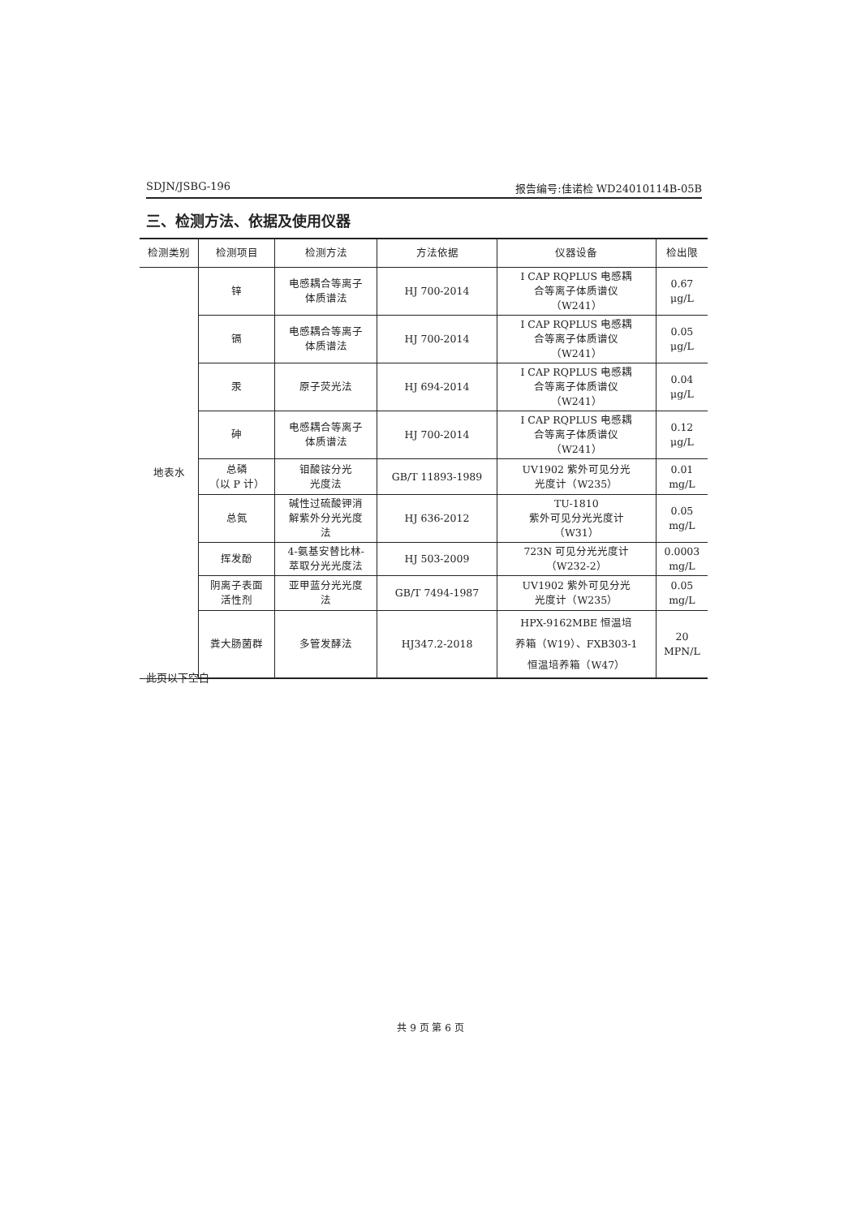SDJN/JSBG-196 报告编号:佳诺检 WD24010114B-05B
三、检测方法、依据及使用仪器
| 检测类别 | 检测项目 | 检测方法 | 方法依据 | 仪器设备 | 检出限 |
| --- | --- | --- | --- | --- | --- |
| 地表水 | 锌 | 电感耦合等离子 体质谱法 | HJ 700-2014 | I CAP RQPLUS 电感耦 合等离子体质谱仪 （W241） | 0.67 μg/L |
| | 镉 | 电感耦合等离子 体质谱法 | HJ 700-2014 | I CAP RQPLUS 电感耦 合等离子体质谱仪 （W241） | 0.05 μg/L |
| | 汞 | 原子荧光法 | HJ 694-2014 | I CAP RQPLUS 电感耦 合等离子体质谱仪 （W241） | 0.04 μg/L |
| | 砷 | 电感耦合等离子 体质谱法 | HJ 700-2014 | I CAP RQPLUS 电感耦 合等离子体质谱仪 （W241） | 0.12 μg/L |
| | 总磷 （以 P 计） | 钼酸铵分光 光度法 | GB/T 11893-1989 | UV1902 紫外可见分光 光度计（W235） | 0.01 mg/L |
| | 总氮 | 碱性过硫酸钾消 解紫外分光光度 法 | HJ 636-2012 | TU-1810 紫外可见分光光度计 （W31） | 0.05 mg/L |
| | 挥发酚 | 4-氨基安替比林- 萃取分光光度法 | HJ 503-2009 | 723N 可见分光光度计 （W232-2） | 0.0003 mg/L |
| | 阴离子表面 活性剂 | 亚甲蓝分光光度 法 | GB/T 7494-1987 | UV1902 紫外可见分光 光度计（W235） | 0.05 mg/L |
| | 粪大肠菌群 | 多管发酵法 | HJ347.2-2018 | HPX-9162MBE 恒温培 养箱（W19）、FXB303-1 恒温培养箱（W47） | 20 MPN/L |
此页以下空白
共 9 页 第 6 页